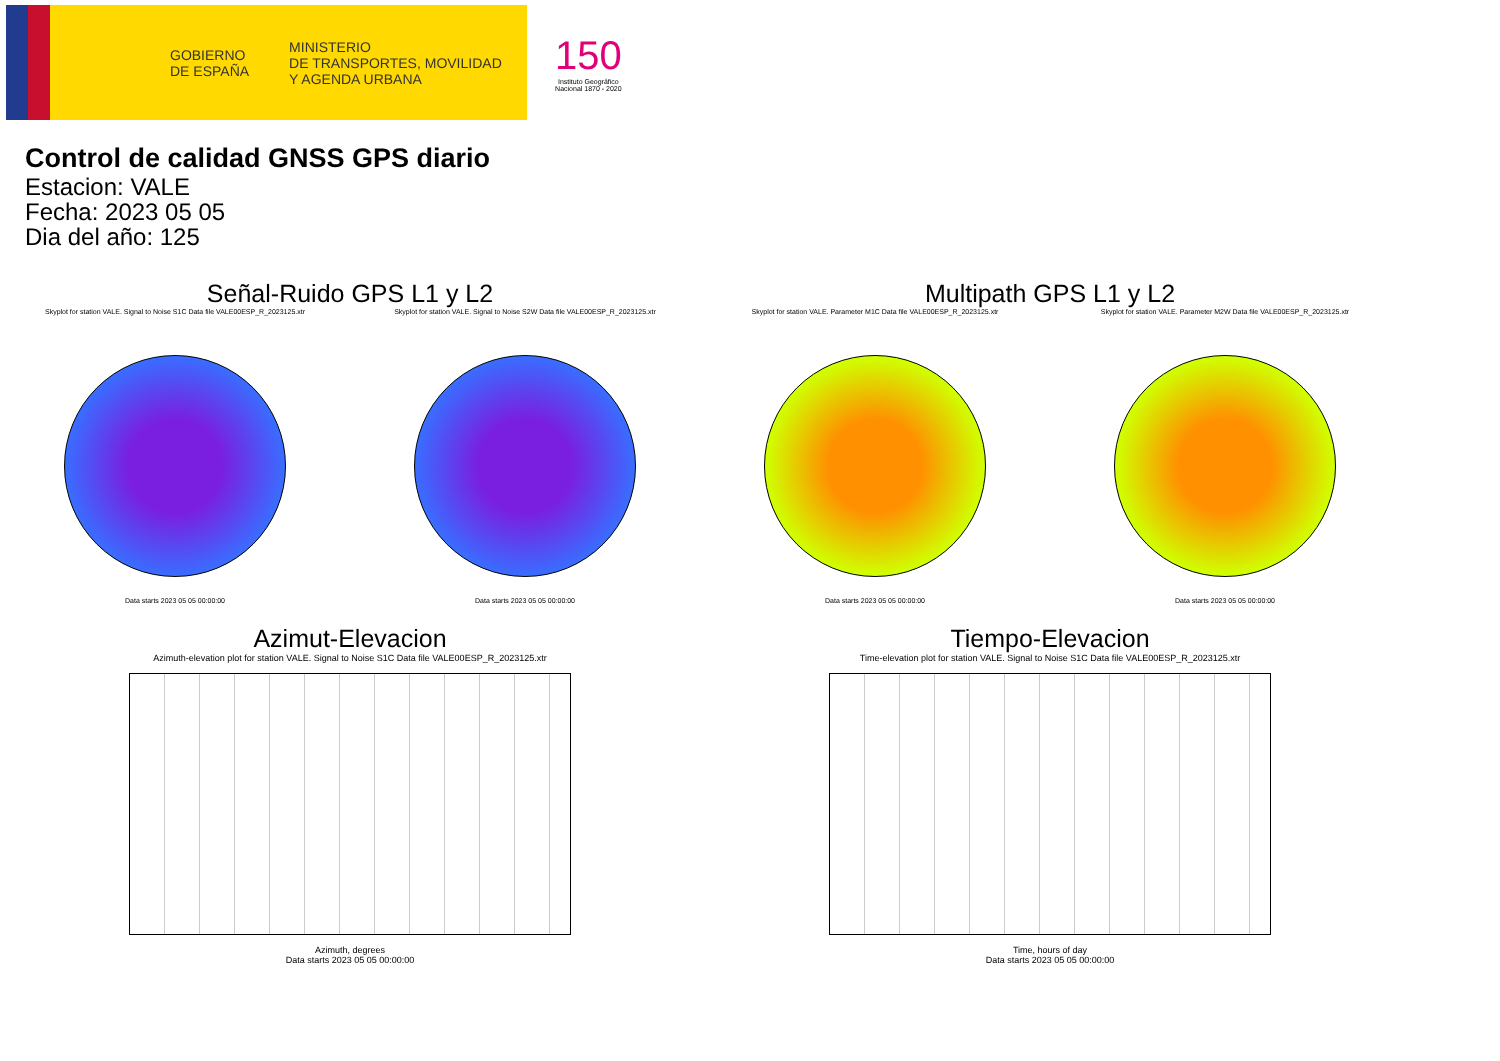GOBIERNO
DE ESPAÑA MINISTERIO
DE TRANSPORTES, MOVILIDAD
Y AGENDA URBANA
150
Instituto Geográfico
Nacional 1870 - 2020
Control de calidad GNSS GPS diario
Estacion: VALE
Fecha: 2023 05 05
Dia del año: 125
Señal-Ruido GPS L1 y L2
Skyplot for station VALE. Signal to Noise S1C Data file VALE00ESP_R_2023125.xtr
Data starts 2023 05 05 00:00:00
Skyplot for station VALE. Signal to Noise S2W Data file VALE00ESP_R_2023125.xtr
Data starts 2023 05 05 00:00:00
Multipath GPS L1 y L2
Skyplot for station VALE. Parameter M1C Data file VALE00ESP_R_2023125.xtr
Data starts 2023 05 05 00:00:00
Skyplot for station VALE. Parameter M2W Data file VALE00ESP_R_2023125.xtr
Data starts 2023 05 05 00:00:00
Azimut-Elevacion
Azimuth-elevation plot for station VALE. Signal to Noise S1C Data file VALE00ESP_R_2023125.xtr
Azimuth, degrees
Data starts 2023 05 05 00:00:00
Tiempo-Elevacion
Time-elevation plot for station VALE. Signal to Noise S1C Data file VALE00ESP_R_2023125.xtr
Time, hours of day
Data starts 2023 05 05 00:00:00